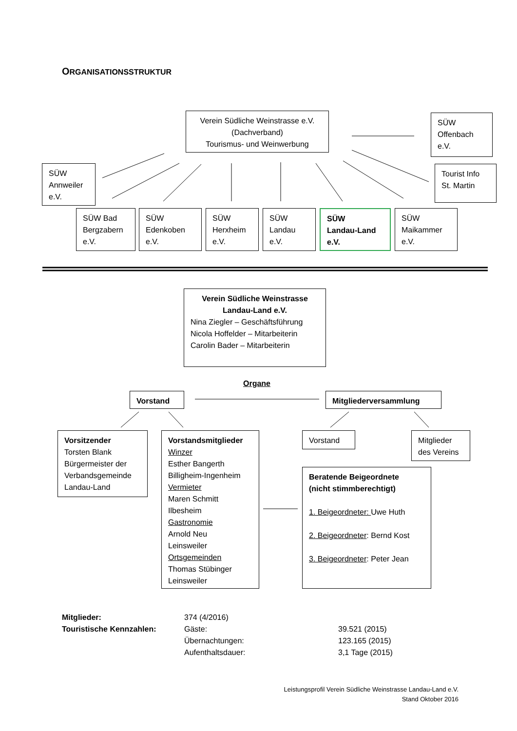ORGANISATIONSSTRUKTUR
Verein Südliche Weinstrasse e.V.
(Dachverband)
Tourismus- und Weinwerbung
SÜW
Offenbach
e.V.
SÜW
Annweiler
e.V.
Tourist Info
St. Martin
SÜW Bad
Bergzabern
e.V.
SÜW
Edenkoben
e.V.
SÜW
Herxheim
e.V.
SÜW
Landau
e.V.
SÜW
Landau-Land
e.V.
SÜW
Maikammer
e.V.
Verein Südliche Weinstrasse
Landau-Land e.V.
Nina Ziegler – Geschäftsführung
Nicola Hoffelder – Mitarbeiterin
Carolin Bader – Mitarbeiterin
Organe
Vorstand Mitgliederversammlung
Vorsitzender
Torsten Blank
Bürgermeister der
Verbandsgemeinde
Landau-Land
Vorstandsmitglieder
Winzer
Esther Bangerth
Billigheim-Ingenheim
Vermieter
Maren Schmitt
Ilbesheim
Gastronomie
Arnold Neu
Leinsweiler
Ortsgemeinden
Thomas Stübinger
Leinsweiler
Vorstand
Mitglieder
des Vereins
Beratende Beigeordnete
(nicht stimmberechtigt)
1. Beigeordneter: Uwe Huth
2. Beigeordneter: Bernd Kost
3. Beigeordneter: Peter Jean
| Mitglieder: | 374 (4/2016) | |
| Touristische Kennzahlen: | Gäste: | 39.521 (2015) |
| | Übernachtungen: | 123.165 (2015) |
| | Aufenthaltsdauer: | 3,1 Tage (2015) |
Leistungsprofil Verein Südliche Weinstrasse Landau-Land e.V.
Stand Oktober 2016